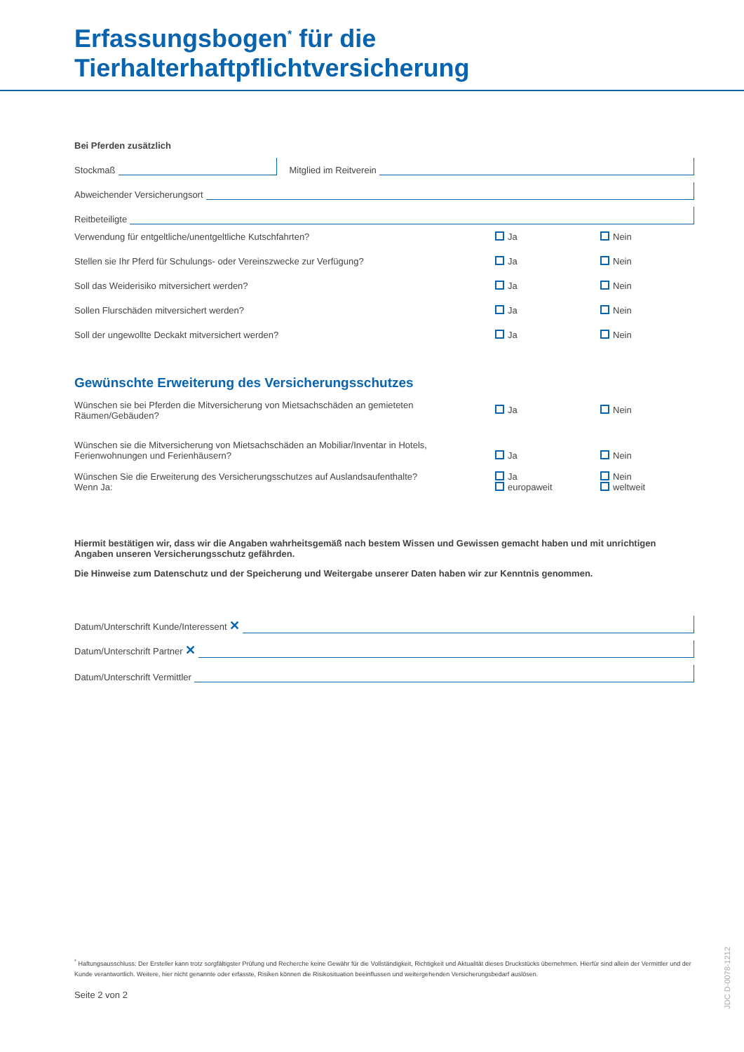Erfassungsbogen<sup>*</sup> für die
Tierhalterhaftpflichtversicherung
Bei Pferden zusätzlich
Stockmaß
Mitglied im Reitverein
Abweichender Versicherungsort
Reitbeteiligte
Verwendung für entgeltliche/unentgeltliche Kutschfahrten? Ja Nein
Stellen sie Ihr Pferd für Schulungs- oder Vereinszwecke zur Verfügung? Ja Nein
Soll das Weiderisiko mitversichert werden? Ja Nein
Sollen Flurschäden mitversichert werden? Ja Nein
Soll der ungewollte Deckakt mitversichert werden? Ja Nein
Gewünschte Erweiterung des Versicherungsschutzes
Wünschen sie bei Pferden die Mitversicherung von Mietsachschäden an gemieteten Räumen/Gebäuden? Ja Nein
Wünschen sie die Mitversicherung von Mietsachschäden an Mobiliar/Inventar in Hotels,
Ferienwohnungen und Ferienhäusern? Ja Nein
Wünschen Sie die Erweiterung des Versicherungsschutzes auf Auslandsaufenthalte?
Wenn Ja: Ja
europaweit Nein
weltweit
Hiermit bestätigen wir, dass wir die Angaben wahrheitsgemäß nach bestem Wissen und Gewissen gemacht haben und mit unrichtigen Angaben unseren Versicherungsschutz gefährden.
Die Hinweise zum Datenschutz und der Speicherung und Weitergabe unserer Daten haben wir zur Kenntnis genommen.
Datum/Unterschrift Kunde/Interessent ✕
Datum/Unterschrift Partner ✕
Datum/Unterschrift Vermittler
<sup>*</sup> Haftungsausschluss: Der Ersteller kann trotz sorgfältigster Prüfung und Recherche keine Gewähr für die Vollständigkeit, Richtigkeit und Aktualität dieses Druckstücks übernehmen. Hierfür sind allein der Vermittler und der Kunde verantwortlich. Weitere, hier nicht genannte oder erfasste, Risiken können die Risikosituation beeinflussen und weitergehenden Versicherungsbedarf auslösen.
Seite 2 von 2
JDC D-0078-1212